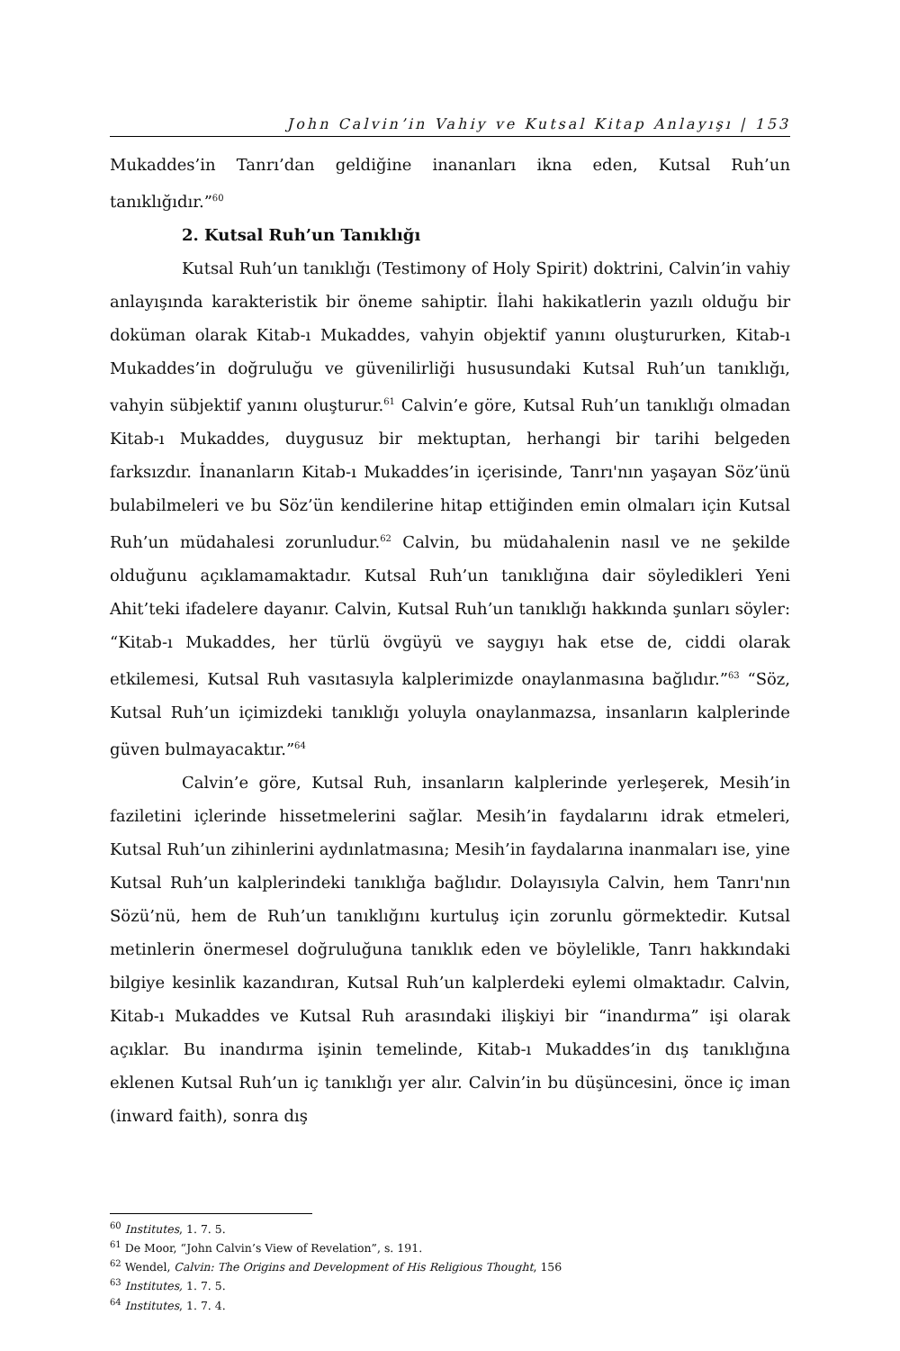John Calvin’in Vahiy ve Kutsal Kitap Anlayışı | 153
Mukaddes’in Tanrı’dan geldiğine inananları ikna eden, Kutsal Ruh’un tanıklığıdır.”<sup>60</sup>
2. Kutsal Ruh’un Tanıklığı
Kutsal Ruh’un tanıklığı (Testimony of Holy Spirit) doktrini, Calvin’in vahiy anlayışında karakteristik bir öneme sahiptir. İlahi hakikatlerin yazılı olduğu bir doküman olarak Kitab-ı Mukaddes, vahyin objektif yanını oluştururken, Kitab-ı Mukaddes’in doğruluğu ve güvenilirliği hususundaki Kutsal Ruh’un tanıklığı, vahyin sübjektif yanını oluşturur.<sup>61</sup> Calvin’e göre, Kutsal Ruh’un tanıklığı olmadan Kitab-ı Mukaddes, duygusuz bir mektuptan, herhangi bir tarihi belgeden farksızdır. İnananların Kitab-ı Mukaddes’in içerisinde, Tanrı'nın yaşayan Söz’ünü bulabilmeleri ve bu Söz’ün kendilerine hitap ettiğinden emin olmaları için Kutsal Ruh’un müdahalesi zorunludur.<sup>62</sup> Calvin, bu müdahalenin nasıl ve ne şekilde olduğunu açıklamamaktadır. Kutsal Ruh’un tanıklığına dair söyledikleri Yeni Ahit’teki ifadelere dayanır. Calvin, Kutsal Ruh’un tanıklığı hakkında şunları söyler: “Kitab-ı Mukaddes, her türlü övgüyü ve saygıyı hak etse de, ciddi olarak etkilemesi, Kutsal Ruh vasıtasıyla kalplerimizde onaylanmasına bağlıdır.”<sup>63</sup> “Söz, Kutsal Ruh’un içimizdeki tanıklığı yoluyla onaylanmazsa, insanların kalplerinde güven bulmayacaktır.”<sup>64</sup>
Calvin’e göre, Kutsal Ruh, insanların kalplerinde yerleşerek, Mesih’in faziletini içlerinde hissetmelerini sağlar. Mesih’in faydalarını idrak etmeleri, Kutsal Ruh’un zihinlerini aydınlatmasına; Mesih’in faydalarına inanmaları ise, yine Kutsal Ruh’un kalplerindeki tanıklığa bağlıdır. Dolayısıyla Calvin, hem Tanrı'nın Sözü’nü, hem de Ruh’un tanıklığını kurtuluş için zorunlu görmektedir. Kutsal metinlerin önermesel doğruluğuna tanıklık eden ve böylelikle, Tanrı hakkındaki bilgiye kesinlik kazandıran, Kutsal Ruh’un kalplerdeki eylemi olmaktadır. Calvin, Kitab-ı Mukaddes ve Kutsal Ruh arasındaki ilişkiyi bir “inandırma” işi olarak açıklar. Bu inandırma işinin temelinde, Kitab-ı Mukaddes’in dış tanıklığına eklenen Kutsal Ruh’un iç tanıklığı yer alır. Calvin’in bu düşüncesini, önce iç iman (inward faith), sonra dış
<sup>60</sup> Institutes, 1. 7. 5.
<sup>61</sup> De Moor, “John Calvin’s View of Revelation”, s. 191.
<sup>62</sup> Wendel, Calvin: The Origins and Development of His Religious Thought, 156
<sup>63</sup> Institutes, 1. 7. 5.
<sup>64</sup> Institutes, 1. 7. 4.